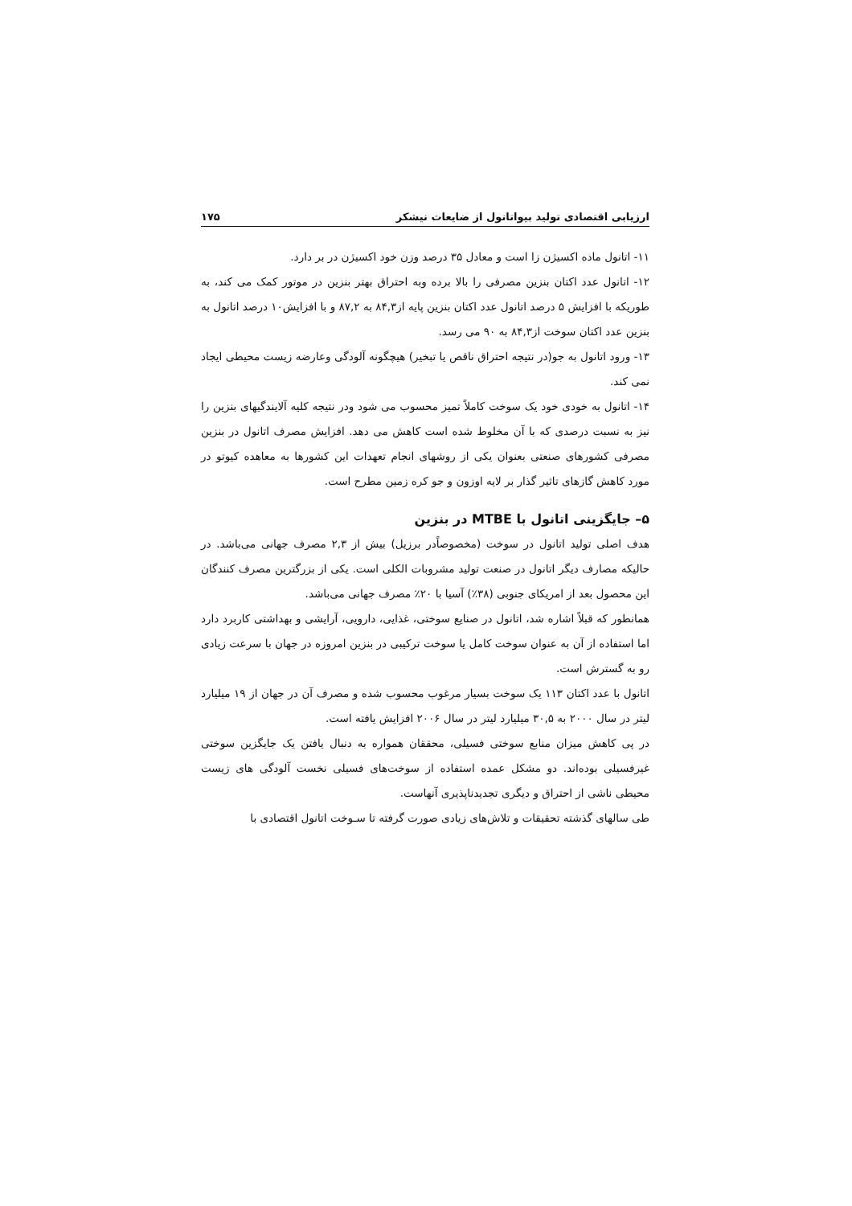ارزیابی اقتصادی تولید بیواتانول از ضایعات نیشکر ۱۷۵
۱۱- اتانول ماده اکسیژن زا است و معادل ۳۵ درصد وزن خود اکسیژن در بر دارد.
۱۲- اتانول عدد اکتان بنزین مصرفی را بالا برده وبه احتراق بهتر بنزین در موتور کمک می کند، به طوریکه با افزایش ۵ درصد اتانول عدد اکتان بنزین پایه از۸۴,۳ به ۸۷,۲ و با افزایش۱۰ درصد اتانول به بنزین عدد اکتان سوخت از۸۴,۳ به ۹۰ می رسد.
۱۳- ورود اتانول به جو(در نتیجه احتراق ناقص یا تبخیر) هیچگونه آلودگی وعارضه زیست محیطی ایجاد نمی کند.
۱۴- اتانول به خودی خود یک سوخت کاملاً تمیز محسوب می شود ودر نتیجه کلیه آلایندگیهای بنزین را نیز به نسبت درصدی که با آن مخلوط شده است کاهش می دهد. افزایش مصرف اتانول در بنزین مصرفی کشورهای صنعتی بعنوان یکی از روشهای انجام تعهدات این کشورها به معاهده کیوتو در مورد کاهش گازهای تاثیر گذار بر لایه اوزون و جو کره زمین مطرح است.
۵– جایگزینی اتانول با MTBE در بنزین
هدف اصلی تولید اتانول در سوخت (مخصوصاًدر برزیل) بیش از ۲,۳ مصرف جهانی می‌باشد. در حالیکه مصارف دیگر اتانول در صنعت تولید مشروبات الکلی است. یکی از بزرگترین مصرف کنندگان این محصول بعد از امریکای جنوبی (۳۸٪) آسیا با ۲۰٪ مصرف جهانی می‌باشد.
همانطور که قبلاً اشاره شد، اتانول در صنایع سوختی، غذایی، دارویی، آرایشی و بهداشتی کاربرد دارد اما استفاده از آن به عنوان سوخت کامل یا سوخت ترکیبی در بنزین امروزه در جهان با سرعت زیادی رو به گسترش است.
اتانول با عدد اکتان ۱۱۳ یک سوخت بسیار مرغوب محسوب شده و مصرف آن در جهان از ۱۹ میلیارد لیتر در سال ۲۰۰۰ به ۳۰,۵ میلیارد لیتر در سال ۲۰۰۶ افزایش یافته است.
در پی کاهش میزان منابع سوختی فسیلی، محققان همواره به دنبال یافتن یک جایگزین سوختی غیرفسیلی بوده‌اند. دو مشکل عمده استفاده از سوخت‌های فسیلی نخست آلودگی های زیست محیطی ناشی از احتراق و دیگری تجدیدناپذیری آنهاست.
طی سالهای گذشته تحقیقات و تلاش‌های زیادی صورت گرفته تا سـوخت اتانول اقتصادی با